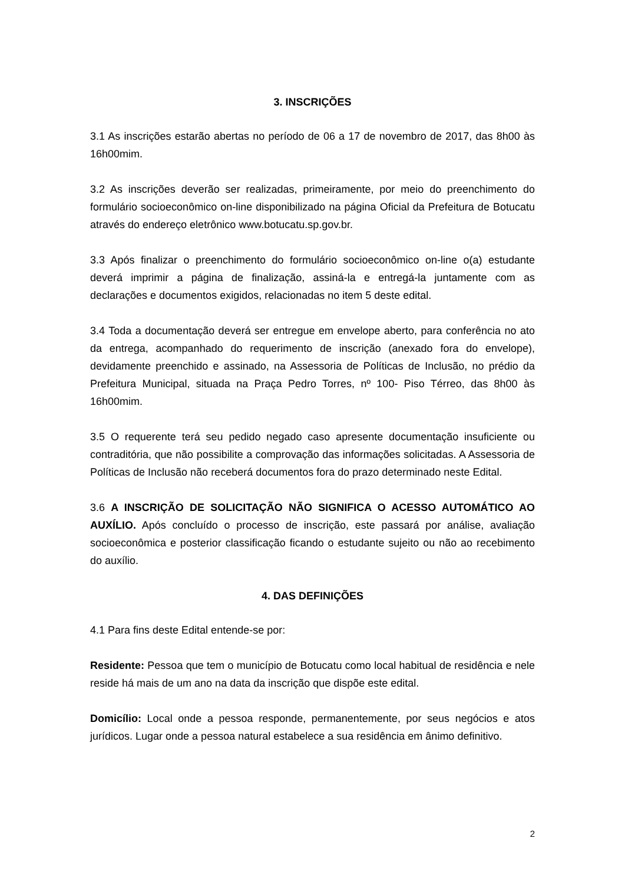3. INSCRIÇÕES
3.1 As inscrições estarão abertas no período de 06 a 17 de novembro de 2017, das 8h00 às 16h00mim.
3.2 As inscrições deverão ser realizadas, primeiramente, por meio do preenchimento do formulário socioeconômico on-line disponibilizado na página Oficial da Prefeitura de Botucatu através do endereço eletrônico www.botucatu.sp.gov.br.
3.3 Após finalizar o preenchimento do formulário socioeconômico on-line o(a) estudante deverá imprimir a página de finalização, assiná-la e entregá-la juntamente com as declarações e documentos exigidos, relacionadas no item 5 deste edital.
3.4 Toda a documentação deverá ser entregue em envelope aberto, para conferência no ato da entrega, acompanhado do requerimento de inscrição (anexado fora do envelope), devidamente preenchido e assinado, na Assessoria de Políticas de Inclusão, no prédio da Prefeitura Municipal, situada na Praça Pedro Torres, nº 100- Piso Térreo, das 8h00 às 16h00mim.
3.5 O requerente terá seu pedido negado caso apresente documentação insuficiente ou contraditória, que não possibilite a comprovação das informações solicitadas. A Assessoria de Políticas de Inclusão não receberá documentos fora do prazo determinado neste Edital.
3.6 A INSCRIÇÃO DE SOLICITAÇÃO NÃO SIGNIFICA O ACESSO AUTOMÁTICO AO AUXÍLIO. Após concluído o processo de inscrição, este passará por análise, avaliação socioeconômica e posterior classificação ficando o estudante sujeito ou não ao recebimento do auxílio.
4. DAS DEFINIÇÕES
4.1 Para fins deste Edital entende-se por:
Residente: Pessoa que tem o município de Botucatu como local habitual de residência e nele reside há mais de um ano na data da inscrição que dispõe este edital.
Domicílio: Local onde a pessoa responde, permanentemente, por seus negócios e atos jurídicos. Lugar onde a pessoa natural estabelece a sua residência em ânimo definitivo.
2